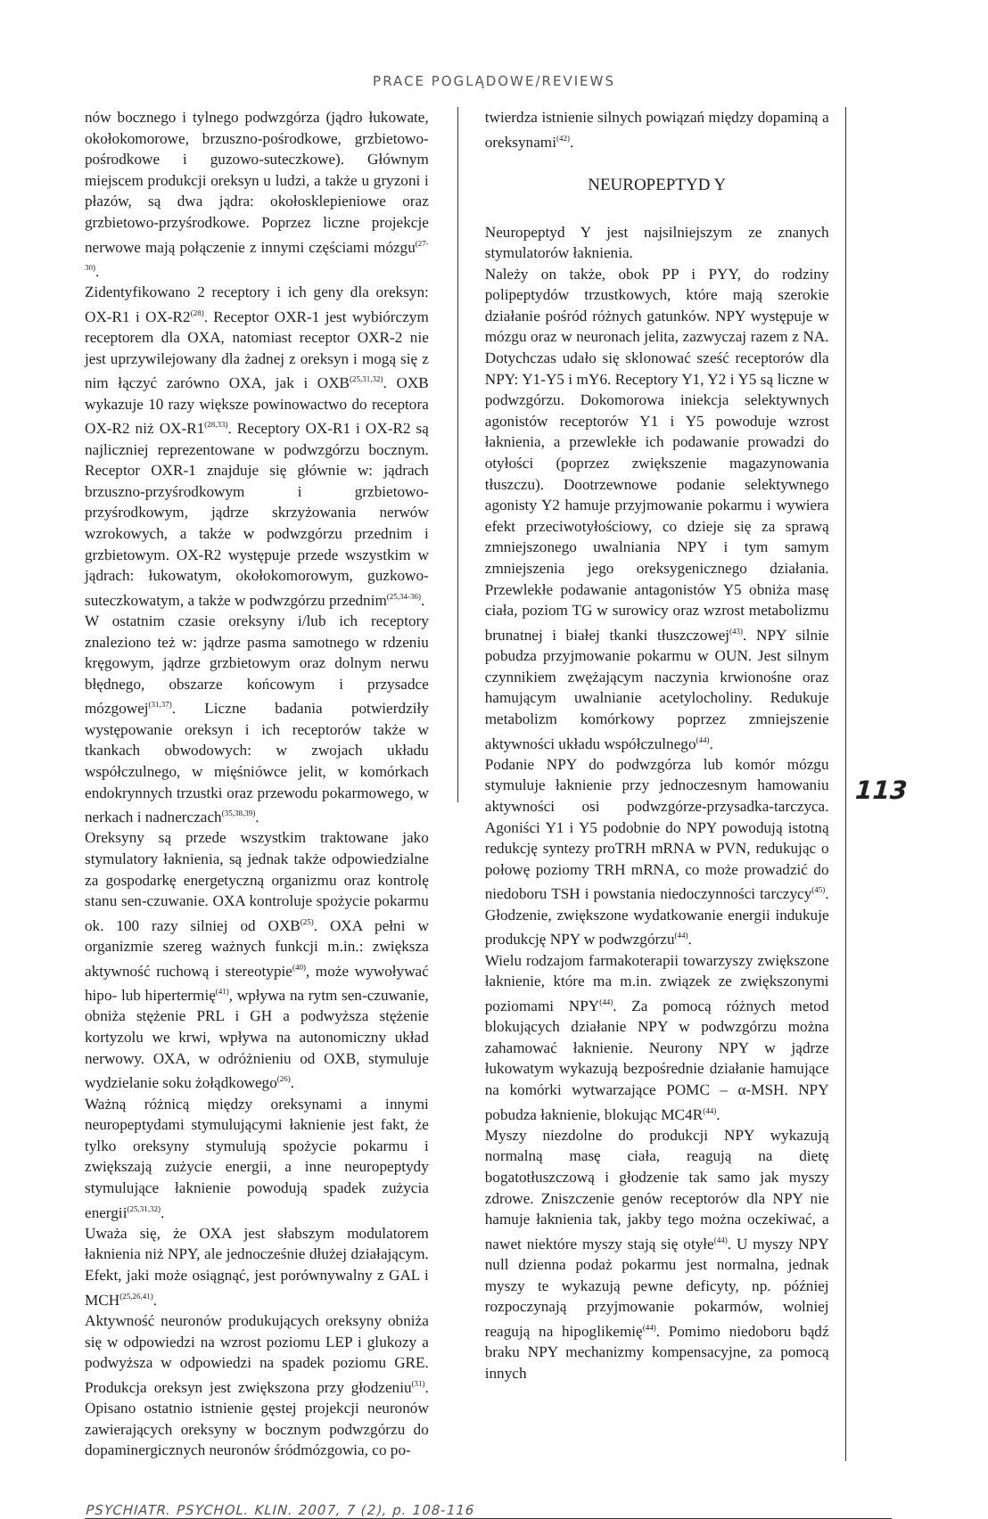PRACE POGLĄDOWE/REVIEWS
nów bocznego i tylnego podwzgórza (jądro łukowate, okołokomorowe, brzuszno-pośrodkowe, grzbietowo-pośrodkowe i guzowo-suteczkowe). Głównym miejscem produkcji oreksyn u ludzi, a także u gryzoni i płazów, są dwa jądra: okołosklepieniowe oraz grzbietowo-przyśrodkowe. Poprzez liczne projekcje nerwowe mają połączenie z innymi częściami mózgu<sup>(27-30)</sup>.
Zidentyfikowano 2 receptory i ich geny dla oreksyn: OX-R1 i OX-R2<sup>(28)</sup>. Receptor OXR-1 jest wybiórczym receptorem dla OXA, natomiast receptor OXR-2 nie jest uprzywilejowany dla żadnej z oreksyn i mogą się z nim łączyć zarówno OXA, jak i OXB<sup>(25,31,32)</sup>. OXB wykazuje 10 razy większe powinowactwo do receptora OX-R2 niż OX-R1<sup>(28,33)</sup>. Receptory OX-R1 i OX-R2 są najliczniej reprezentowane w podwzgórzu bocznym. Receptor OXR-1 znajduje się głównie w: jądrach brzuszno-przyśrodkowym i grzbietowo-przyśrodkowym, jądrze skrzyżowania nerwów wzrokowych, a także w podwzgórzu przednim i grzbietowym. OX-R2 występuje przede wszystkim w jądrach: łukowatym, okołokomorowym, guzkowo-suteczkowatym, a także w podwzgórzu przednim<sup>(25,34-36)</sup>.
W ostatnim czasie oreksyny i/lub ich receptory znaleziono też w: jądrze pasma samotnego w rdzeniu kręgowym, jądrze grzbietowym oraz dolnym nerwu błędnego, obszarze końcowym i przysadce mózgowej<sup>(31,37)</sup>. Liczne badania potwierdziły występowanie oreksyn i ich receptorów także w tkankach obwodowych: w zwojach układu współczulnego, w mięśniówce jelit, w komórkach endokrynnych trzustki oraz przewodu pokarmowego, w nerkach i nadnerczach<sup>(35,38,39)</sup>.
Oreksyny są przede wszystkim traktowane jako stymulatory łaknienia, są jednak także odpowiedzialne za gospodarkę energetyczną organizmu oraz kontrolę stanu sen-czuwanie. OXA kontroluje spożycie pokarmu ok. 100 razy silniej od OXB<sup>(25)</sup>. OXA pełni w organizmie szereg ważnych funkcji m.in.: zwiększa aktywność ruchową i stereotypie<sup>(40)</sup>, może wywoływać hipo- lub hipertermię<sup>(41)</sup>, wpływa na rytm sen-czuwanie, obniża stężenie PRL i GH a podwyższa stężenie kortyzolu we krwi, wpływa na autonomiczny układ nerwowy. OXA, w odróżnieniu od OXB, stymuluje wydzielanie soku żołądkowego<sup>(26)</sup>.
Ważną różnicą między oreksynami a innymi neuropeptydami stymulującymi łaknienie jest fakt, że tylko oreksyny stymulują spożycie pokarmu i zwiększają zużycie energii, a inne neuropeptydy stymulujące łaknienie powodują spadek zużycia energii<sup>(25,31,32)</sup>.
Uważa się, że OXA jest słabszym modulatorem łaknienia niż NPY, ale jednocześnie dłużej działającym. Efekt, jaki może osiągnąć, jest porównywalny z GAL i MCH<sup>(25,26,41)</sup>.
Aktywność neuronów produkujących oreksyny obniża się w odpowiedzi na wzrost poziomu LEP i glukozy a podwyższa w odpowiedzi na spadek poziomu GRE. Produkcja oreksyn jest zwiększona przy głodzeniu<sup>(31)</sup>. Opisano ostatnio istnienie gęstej projekcji neuronów zawierających oreksyny w bocznym podwzgórzu do dopaminergicznych neuronów śródmózgowia, co po-
twierdza istnienie silnych powiązań między dopaminą a oreksynami<sup>(42)</sup>.
NEUROPEPTYD Y
Neuropeptyd Y jest najsilniejszym ze znanych stymulatorów łaknienia.
Należy on także, obok PP i PYY, do rodziny polipeptydów trzustkowych, które mają szerokie działanie pośród różnych gatunków. NPY występuje w mózgu oraz w neuronach jelita, zazwyczaj razem z NA. Dotychczas udało się sklonować sześć receptorów dla NPY: Y1-Y5 i mY6. Receptory Y1, Y2 i Y5 są liczne w podwzgórzu. Dokomorowa iniekcja selektywnych agonistów receptorów Y1 i Y5 powoduje wzrost łaknienia, a przewlekłe ich podawanie prowadzi do otyłości (poprzez zwiększenie magazynowania tłuszczu). Dootrzewnowe podanie selektywnego agonisty Y2 hamuje przyjmowanie pokarmu i wywiera efekt przeciwotyłościowy, co dzieje się za sprawą zmniejszonego uwalniania NPY i tym samym zmniejszenia jego oreksygenicznego działania. Przewlekłe podawanie antagonistów Y5 obniża masę ciała, poziom TG w surowicy oraz wzrost metabolizmu brunatnej i białej tkanki tłuszczowej<sup>(43)</sup>. NPY silnie pobudza przyjmowanie pokarmu w OUN. Jest silnym czynnikiem zwężającym naczynia krwionośne oraz hamującym uwalnianie acetylocholiny. Redukuje metabolizm komórkowy poprzez zmniejszenie aktywności układu współczulnego<sup>(44)</sup>.
Podanie NPY do podwzgórza lub komór mózgu stymuluje łaknienie przy jednoczesnym hamowaniu aktywności osi podwzgórze-przysadka-tarczyca. Agoniści Y1 i Y5 podobnie do NPY powodują istotną redukcję syntezy proTRH mRNA w PVN, redukując o połowę poziomy TRH mRNA, co może prowadzić do niedoboru TSH i powstania niedoczynności tarczycy<sup>(45)</sup>. Głodzenie, zwiększone wydatkowanie energii indukuje produkcję NPY w podwzgórzu<sup>(44)</sup>.
Wielu rodzajom farmakoterapii towarzyszy zwiększone łaknienie, które ma m.in. związek ze zwiększonymi poziomami NPY<sup>(44)</sup>. Za pomocą różnych metod blokujących działanie NPY w podwzgórzu można zahamować łaknienie. Neurony NPY w jądrze łukowatym wykazują bezpośrednie działanie hamujące na komórki wytwarzające POMC – α-MSH. NPY pobudza łaknienie, blokując MC4R<sup>(44)</sup>.
Myszy niezdolne do produkcji NPY wykazują normalną masę ciała, reagują na dietę bogatotłuszczową i głodzenie tak samo jak myszy zdrowe. Zniszczenie genów receptorów dla NPY nie hamuje łaknienia tak, jakby tego można oczekiwać, a nawet niektóre myszy stają się otyłe<sup>(44)</sup>. U myszy NPY null dzienna podaż pokarmu jest normalna, jednak myszy te wykazują pewne deficyty, np. później rozpoczynają przyjmowanie pokarmów, wolniej reagują na hipoglikemię<sup>(44)</sup>. Pomimo niedoboru bądź braku NPY mechanizmy kompensacyjne, za pomocą innych
113
PSYCHIATR. PSYCHOL. KLIN. 2007, 7 (2), p. 108-116